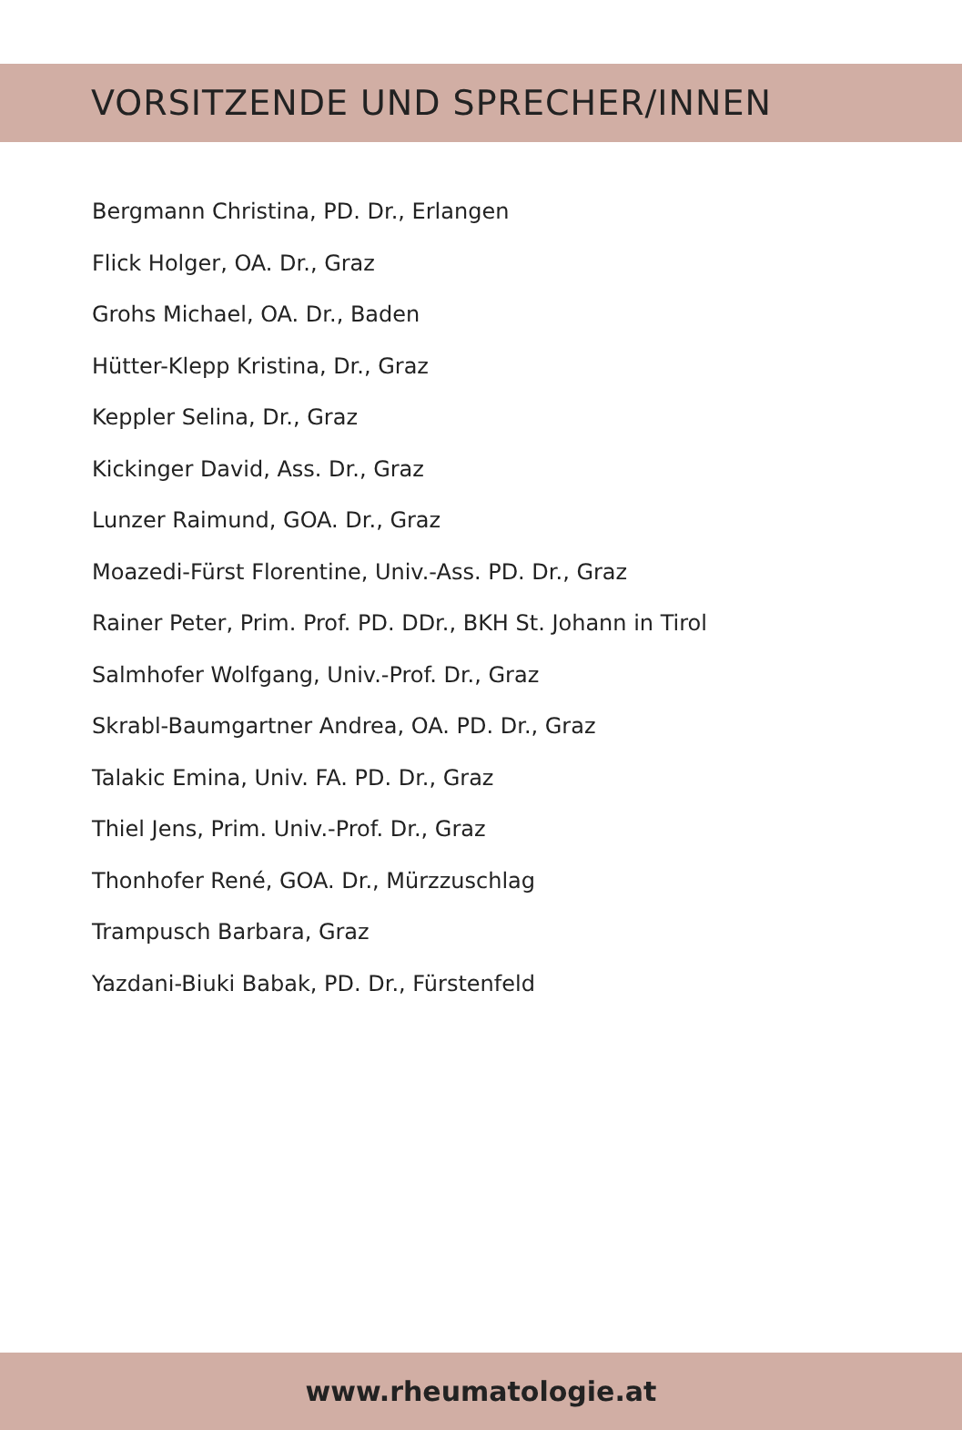VORSITZENDE UND SPRECHER/INNEN
Bergmann Christina, PD. Dr., Erlangen
Flick Holger, OA. Dr., Graz
Grohs Michael, OA. Dr., Baden
Hütter-Klepp Kristina, Dr., Graz
Keppler Selina, Dr., Graz
Kickinger David, Ass. Dr., Graz
Lunzer Raimund, GOA. Dr., Graz
Moazedi-Fürst Florentine, Univ.-Ass. PD. Dr., Graz
Rainer Peter, Prim. Prof. PD. DDr., BKH St. Johann in Tirol
Salmhofer Wolfgang, Univ.-Prof. Dr., Graz
Skrabl-Baumgartner Andrea, OA. PD. Dr., Graz
Talakic Emina, Univ. FA. PD. Dr., Graz
Thiel Jens, Prim. Univ.-Prof. Dr., Graz
Thonhofer René, GOA. Dr., Mürzzuschlag
Trampusch Barbara, Graz
Yazdani-Biuki Babak, PD. Dr., Fürstenfeld
www.rheumatologie.at